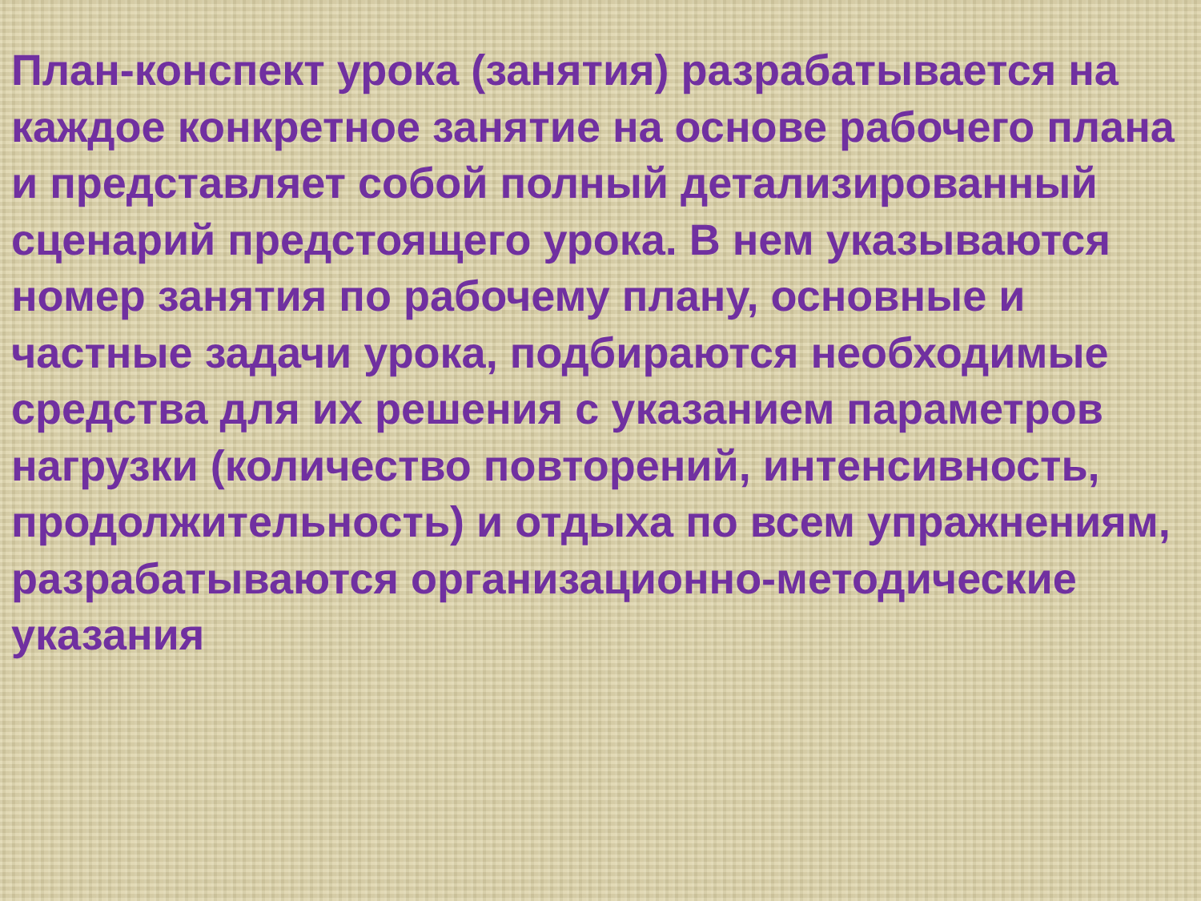План-конспект урока (занятия) разрабатывается на каждое конкретное занятие на основе рабочего плана и представляет собой полный детализированный сценарий предстоящего урока. В нем указываются номер занятия по рабочему плану, основные и частные задачи урока, подбираются необходимые средства для их решения с указанием параметров нагрузки (количество повторений, интенсивность, продолжительность) и отдыха по всем упражнениям, разрабатываются организационно-методические указания